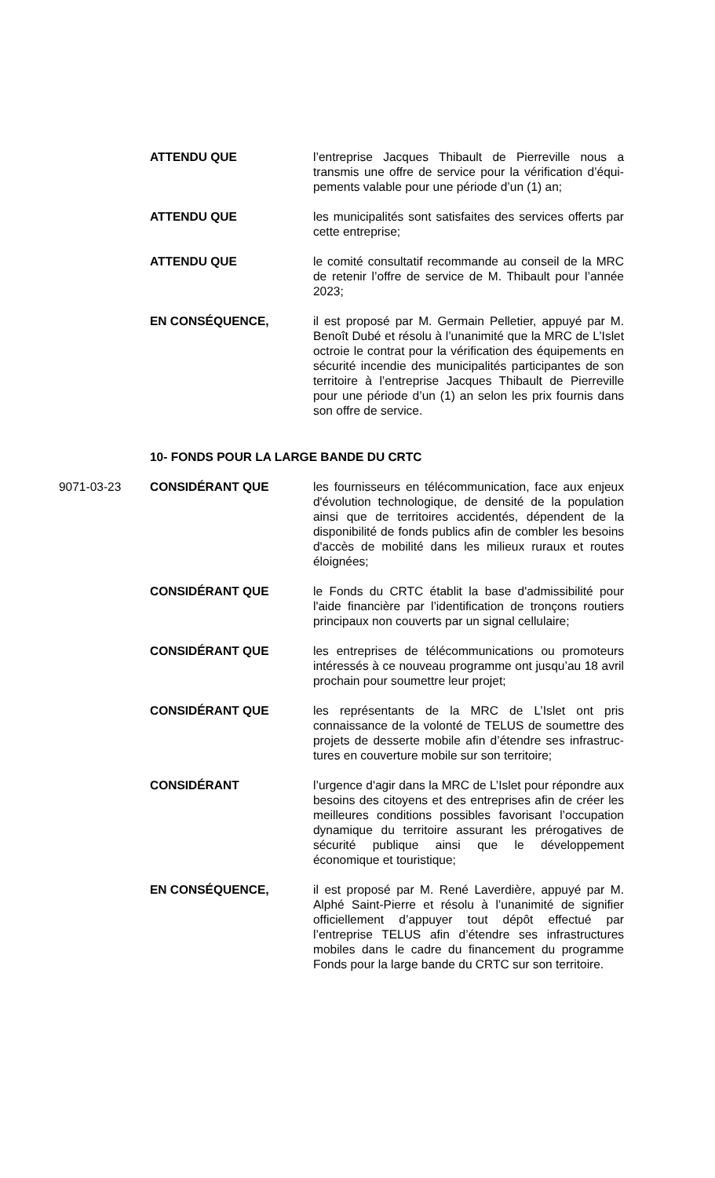ATTENDU QUE l’entreprise Jacques Thibault de Pierreville nous a transmis une offre de service pour la vérification d’équi­pements valable pour une période d’un (1) an;
ATTENDU QUE les municipalités sont satisfaites des services offerts par cette entreprise;
ATTENDU QUE le comité consultatif recommande au conseil de la MRC de retenir l’offre de service de M. Thibault pour l’année 2023;
EN CONSÉQUENCE, il est proposé par M. Germain Pelletier, appuyé par M. Benoît Dubé et résolu à l’unanimité que la MRC de L’Islet octroie le contrat pour la vérification des équi­pements en sécurité incendie des municipalités participantes de son territoire à l’entreprise Jacques Thibault de Pierreville pour une période d’un (1) an selon les prix fournis dans son offre de service.
10- FONDS POUR LA LARGE BANDE DU CRTC
9071-03-23 CONSIDÉRANT QUE les fournisseurs en télécommunication, face aux enjeux d'évolution technologique, de densité de la population ainsi que de territoires accidentés, dépendent de la disponibilité de fonds publics afin de combler les besoins d'accès de mobilité dans les milieux ruraux et routes éloignées;
CONSIDÉRANT QUE le Fonds du CRTC établit la base d'admissibilité pour l'aide financière par l’identification de tronçons routiers principaux non couverts par un signal cellulaire;
CONSIDÉRANT QUE les entreprises de télécommunications ou promoteurs intéressés à ce nouveau programme ont jusqu’au 18 avril prochain pour soumettre leur projet;
CONSIDÉRANT QUE les représentants de la MRC de L’Islet ont pris connaissance de la volonté de TELUS de soumettre des projets de desserte mobile afin d’étendre ses infrastruc­tures en couverture mobile sur son territoire;
CONSIDÉRANT l’urgence d'agir dans la MRC de L’Islet pour répondre aux besoins des citoyens et des entreprises afin de créer les meilleures conditions possibles favorisant l’occupation dynamique du territoire assurant les préro­gatives de sécurité publique ainsi que le développement économique et touristique;
EN CONSÉQUENCE, il est proposé par M. René Laverdière, appuyé par M. Alphé Saint-Pierre et résolu à l’unanimité de signifier officiellement d’appuyer tout dépôt effectué par l’entreprise TELUS afin d’étendre ses infrastructures mobiles dans le cadre du financement du programme Fonds pour la large bande du CRTC sur son territoire.